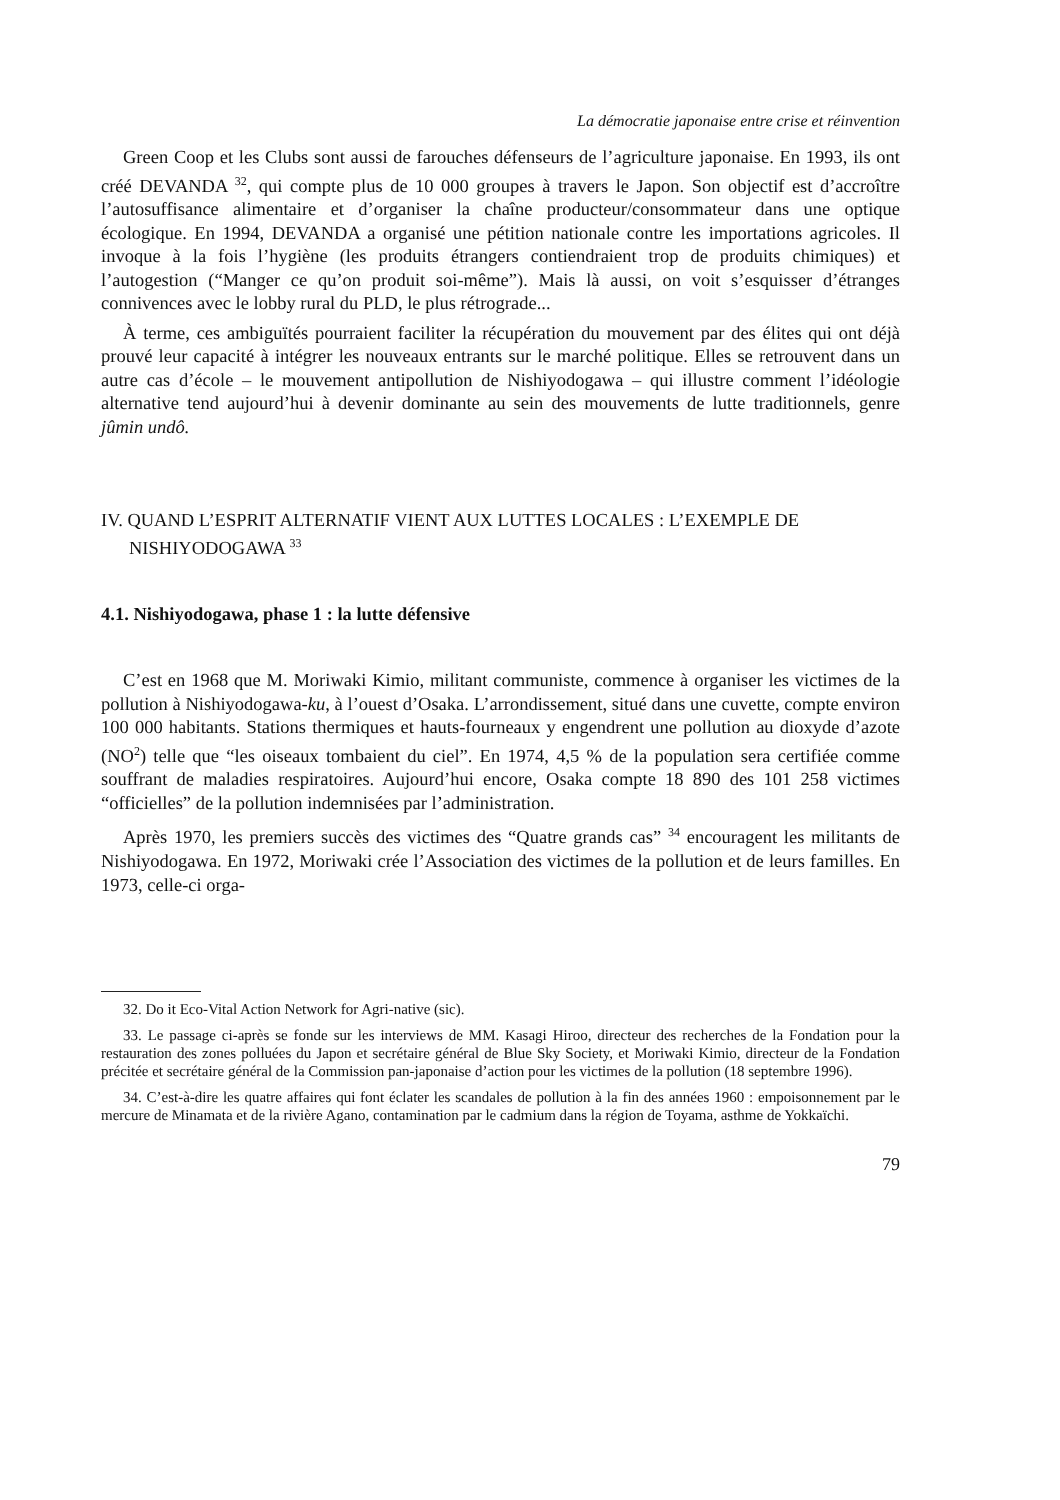La démocratie japonaise entre crise et réinvention
Green Coop et les Clubs sont aussi de farouches défenseurs de l’agriculture japonaise. En 1993, ils ont créé DEVANDA <sup>32</sup>, qui compte plus de 10 000 groupes à travers le Japon. Son objectif est d’accroître l’autosuffisance alimentaire et d’organiser la chaîne producteur/consommateur dans une optique écologique. En 1994, DEVANDA a organisé une pétition nationale contre les importations agricoles. Il invoque à la fois l’hygiène (les produits étrangers contiendraient trop de produits chimiques) et l’autogestion (“Manger ce qu’on produit soi-même”). Mais là aussi, on voit s’esquisser d’étranges connivences avec le lobby rural du PLD, le plus rétrograde...
À terme, ces ambiguïtés pourraient faciliter la récupération du mouvement par des élites qui ont déjà prouvé leur capacité à intégrer les nouveaux entrants sur le marché politique. Elles se retrouvent dans un autre cas d’école – le mouvement antipollution de Nishiyodogawa – qui illustre comment l’idéologie alternative tend aujourd’hui à devenir dominante au sein des mouvements de lutte traditionnels, genre jûmin undô.
IV. QUAND L’ESPRIT ALTERNATIF VIENT AUX LUTTES LOCALES : L’EXEMPLE DE NISHIYODOGAWA <sup>33</sup>
4.1. Nishiyodogawa, phase 1 : la lutte défensive
C’est en 1968 que M. Moriwaki Kimio, militant communiste, commence à organiser les victimes de la pollution à Nishiyodogawa-ku, à l’ouest d’Osaka. L’arrondissement, situé dans une cuvette, compte environ 100 000 habitants. Stations thermiques et hauts-fourneaux y engendrent une pollution au dioxyde d’azote (NO<sup>2</sup>) telle que “les oiseaux tombaient du ciel”. En 1974, 4,5 % de la population sera certifiée comme souffrant de maladies respiratoires. Aujourd’hui encore, Osaka compte 18 890 des 101 258 victimes “officielles” de la pollution indemnisées par l’administration.
Après 1970, les premiers succès des victimes des “Quatre grands cas” <sup>34</sup> encouragent les militants de Nishiyodogawa. En 1972, Moriwaki crée l’Association des victimes de la pollution et de leurs familles. En 1973, celle-ci orga-
32. Do it Eco-Vital Action Network for Agri-native (sic).
33. Le passage ci-après se fonde sur les interviews de MM. Kasagi Hiroo, directeur des recherches de la Fondation pour la restauration des zones polluées du Japon et secrétaire général de Blue Sky Society, et Moriwaki Kimio, directeur de la Fondation précitée et secrétaire général de la Commission pan-japonaise d’action pour les victimes de la pollution (18 septembre 1996).
34. C’est-à-dire les quatre affaires qui font éclater les scandales de pollution à la fin des années 1960 : empoisonnement par le mercure de Minamata et de la rivière Agano, contamination par le cadmium dans la région de Toyama, asthme de Yokkaïchi.
79